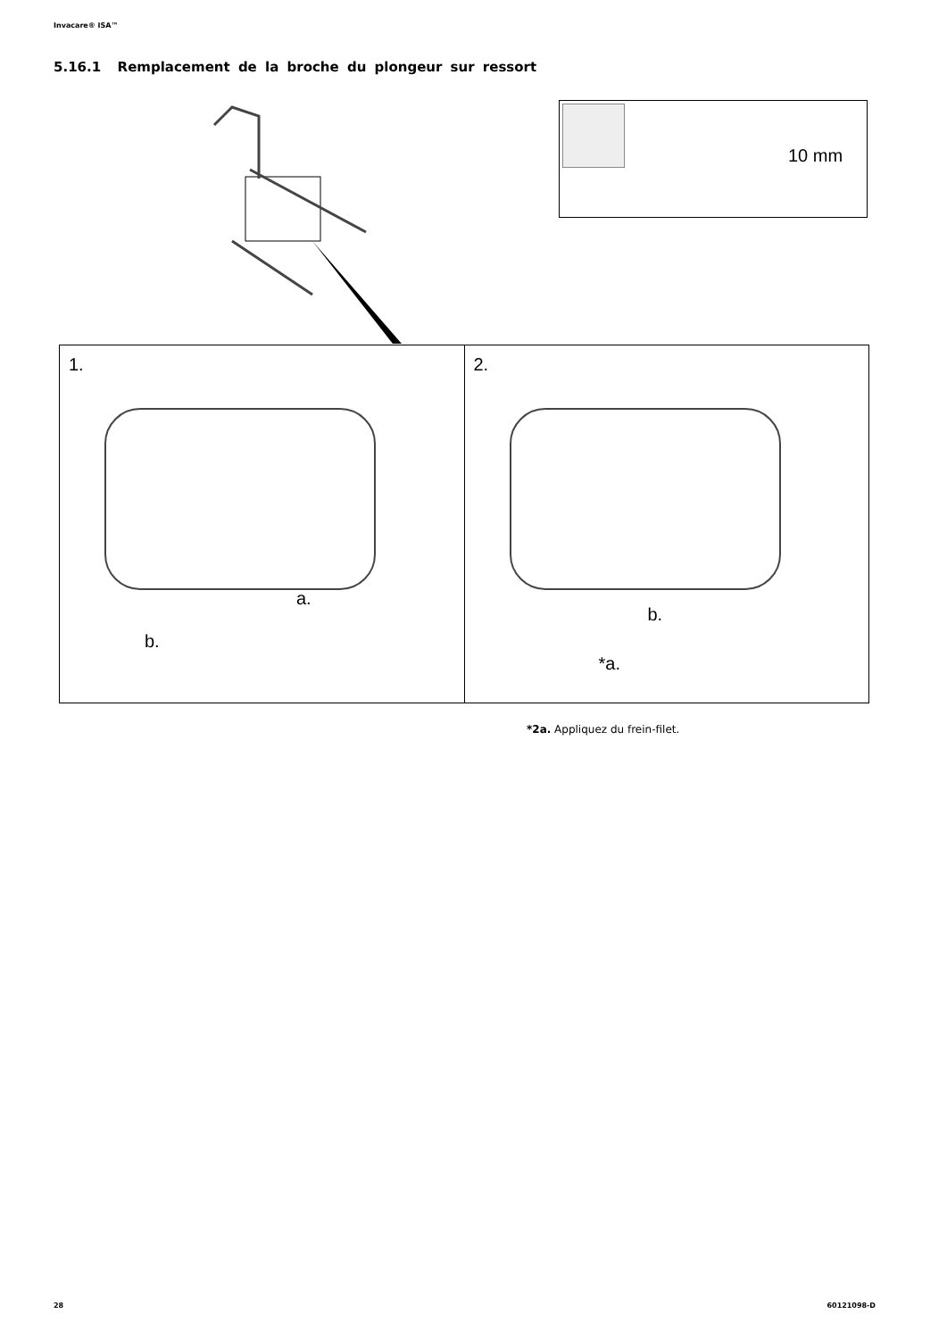Invacare® ISA™
5.16.1 Remplacement de la broche du plongeur sur ressort
10 mm
1.
a.
b.
2.
b.
*a.
*2a. Appliquez du frein-filet.
28 60121098-D